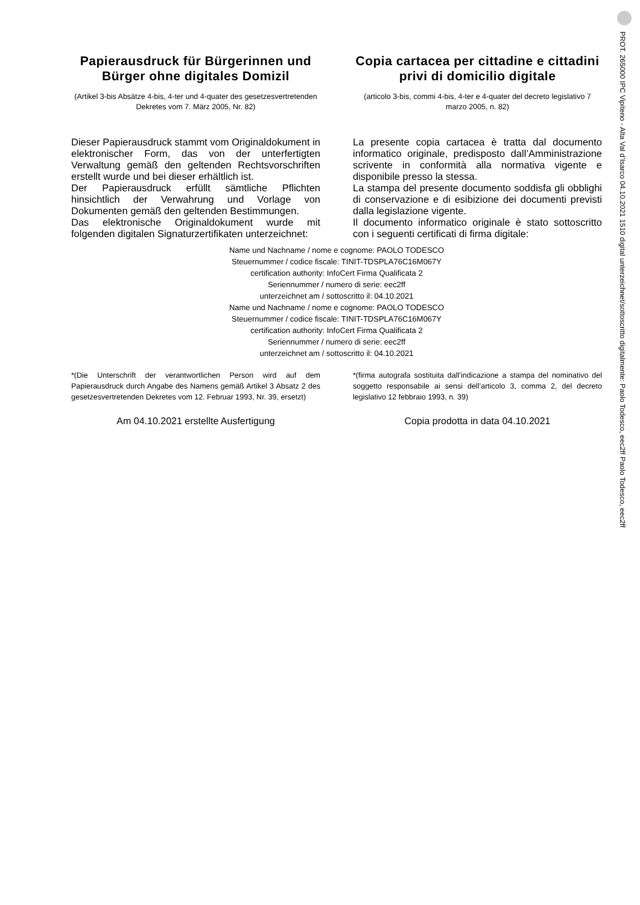Papierausdruck für Bürgerinnen und Bürger ohne digitales Domizil
(Artikel 3-bis Absätze 4-bis, 4-ter und 4-quater des gesetzesvertretenden Dekretes vom 7. März 2005, Nr. 82)
Dieser Papierausdruck stammt vom Originaldokument in elektronischer Form, das von der unterfertigten Verwaltung gemäß den geltenden Rechtsvorschriften erstellt wurde und bei dieser erhältlich ist.
Der Papierausdruck erfüllt sämtliche Pflichten hinsichtlich der Verwahrung und Vorlage von Dokumenten gemäß den geltenden Bestimmungen.
Das elektronische Originaldokument wurde mit folgenden digitalen Signaturzertifikaten unterzeichnet:
Copia cartacea per cittadine e cittadini privi di domicilio digitale
(articolo 3-bis, commi 4-bis, 4-ter e 4-quater del decreto legislativo 7 marzo 2005, n. 82)
La presente copia cartacea è tratta dal documento informatico originale, predisposto dall’Amministrazione scrivente in conformità alla normativa vigente e disponibile presso la stessa.
La stampa del presente documento soddisfa gli obblighi di conservazione e di esibizione dei documenti previsti dalla legislazione vigente.
Il documento informatico originale è stato sottoscritto con i seguenti certificati di firma digitale:
Name und Nachname / nome e cognome: PAOLO TODESCO
Steuernummer / codice fiscale: TINIT-TDSPLA76C16M067Y
certification authority: InfoCert Firma Qualificata 2
Seriennummer / numero di serie: eec2ff
unterzeichnet am / sottoscritto il: 04.10.2021
Name und Nachname / nome e cognome: PAOLO TODESCO
Steuernummer / codice fiscale: TINIT-TDSPLA76C16M067Y
certification authority: InfoCert Firma Qualificata 2
Seriennummer / numero di serie: eec2ff
unterzeichnet am / sottoscritto il: 04.10.2021
*(Die Unterschrift der verantwortlichen Person wird auf dem Papierausdruck durch Angabe des Namens gemäß Artikel 3 Absatz 2 des gesetzesvertretenden Dekretes vom 12. Februar 1993, Nr. 39, ersetzt)
Am 04.10.2021 erstellte Ausfertigung
*(firma autografa sostituita dall’indicazione a stampa del nominativo del soggetto responsabile ai sensi dell’articolo 3, comma 2, del decreto legislativo 12 febbraio 1993, n. 39)
Copia prodotta in data 04.10.2021
PROT. 265000 IPC Vipiteno - Alta Val d’Isarco 04.10.2021 1510 digital unterzeichnet/sottoscritto digitalmente: Paolo Todesco, eec2ff Paolo Todesco, eec2ff